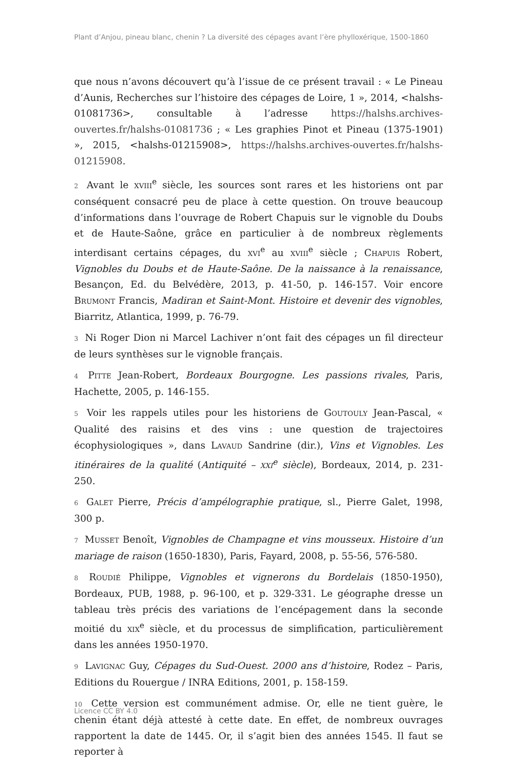Plant d’Anjou, pineau blanc, chenin ? La diversité des cépages avant l’ère phylloxérique, 1500-1860
que nous n’avons découvert qu’à l’issue de ce présent travail : « Le Pineau d’Aunis, Recherches sur l’histoire des cépages de Loire, 1 », 2014, <halshs-01081736>, consultable à l’adresse https://halshs.archives-ouvertes.fr/halshs-01081736 ; « Les graphies Pinot et Pineau (1375-1901) », 2015, <halshs-01215908>, https://halshs.archives-ouvertes.fr/halshs-01215908.
2 Avant le XVIII<sup>e</sup> siècle, les sources sont rares et les historiens ont par conséquent consacré peu de place à cette question. On trouve beaucoup d’informations dans l’ouvrage de Robert Chapuis sur le vignoble du Doubs et de Haute-Saône, grâce en particulier à de nombreux règlements interdisant certains cépages, du XVI<sup>e</sup> au XVIII<sup>e</sup> siècle ; CHAPUIS Robert, Vignobles du Doubs et de Haute-Saône. De la naissance à la renaissance, Besançon, Ed. du Belvédère, 2013, p. 41-50, p. 146-157. Voir encore BRUMONT Francis, Madiran et Saint-Mont. Histoire et devenir des vignobles, Biarritz, Atlantica, 1999, p. 76-79.
3 Ni Roger Dion ni Marcel Lachiver n’ont fait des cépages un fil directeur de leurs synthèses sur le vignoble français.
4 PITTE Jean-Robert, Bordeaux Bourgogne. Les passions rivales, Paris, Hachette, 2005, p. 146-155.
5 Voir les rappels utiles pour les historiens de GOUTOULY Jean-Pascal, « Qualité des raisins et des vins : une question de trajectoires écophysiologiques », dans LAVAUD Sandrine (dir.), Vins et Vignobles. Les itinéraires de la qualité (Antiquité – XXI<sup>e</sup> siècle), Bordeaux, 2014, p. 231-250.
6 GALET Pierre, Précis d’ampélographie pratique, sl., Pierre Galet, 1998, 300 p.
7 MUSSET Benoît, Vignobles de Champagne et vins mousseux. Histoire d’un mariage de raison (1650-1830), Paris, Fayard, 2008, p. 55-56, 576-580.
8 ROUDIÉ Philippe, Vignobles et vignerons du Bordelais (1850-1950), Bordeaux, PUB, 1988, p. 96-100, et p. 329-331. Le géographe dresse un tableau très précis des variations de l’encépagement dans la seconde moitié du XIX<sup>e</sup> siècle, et du processus de simplification, particulièrement dans les années 1950-1970.
9 LAVIGNAC Guy, Cépages du Sud-Ouest. 2000 ans d’histoire, Rodez – Paris, Editions du Rouergue / INRA Editions, 2001, p. 158-159.
10 Cette version est communément admise. Or, elle ne tient guère, le chenin étant déjà attesté à cette date. En effet, de nombreux ouvrages rapportent la date de 1445. Or, il s’agit bien des années 1545. Il faut se reporter à
Licence CC BY 4.0